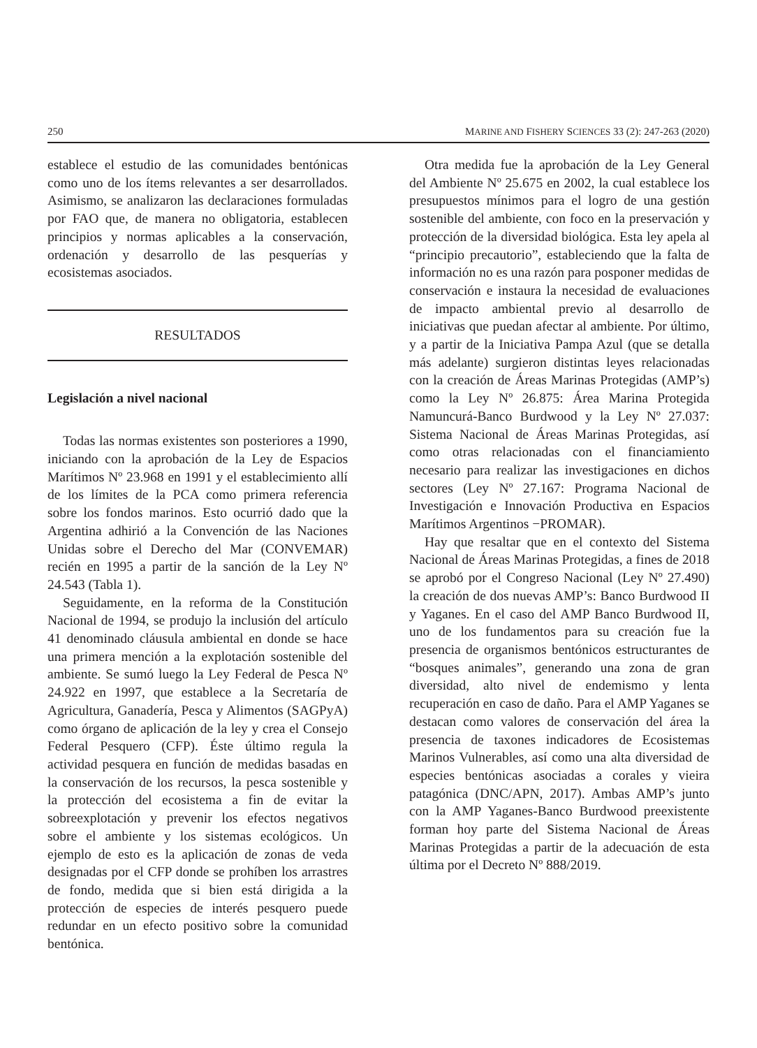250 MARINE AND FISHERY SCIENCES 33 (2): 247-263 (2020)
establece el estudio de las comunidades bentónicas como uno de los ítems relevantes a ser desarrollados. Asimismo, se analizaron las declaraciones formuladas por FAO que, de manera no obligatoria, establecen principios y normas aplicables a la conservación, ordenación y desarrollo de las pesquerías y ecosistemas asociados.
RESULTADOS
Legislación a nivel nacional
Todas las normas existentes son posteriores a 1990, iniciando con la aprobación de la Ley de Espacios Marítimos Nº 23.968 en 1991 y el establecimiento allí de los límites de la PCA como primera referencia sobre los fondos marinos. Esto ocurrió dado que la Argentina adhirió a la Convención de las Naciones Unidas sobre el Derecho del Mar (CONVEMAR) recién en 1995 a partir de la sanción de la Ley Nº 24.543 (Tabla 1).
Seguidamente, en la reforma de la Constitución Nacional de 1994, se produjo la inclusión del artículo 41 denominado cláusula ambiental en donde se hace una primera mención a la explotación sostenible del ambiente. Se sumó luego la Ley Federal de Pesca Nº 24.922 en 1997, que establece a la Secretaría de Agricultura, Ganadería, Pesca y Alimentos (SAGPyA) como órgano de aplicación de la ley y crea el Consejo Federal Pesquero (CFP). Éste último regula la actividad pesquera en función de medidas basadas en la conservación de los recursos, la pesca sostenible y la protección del ecosistema a fin de evitar la sobreexplotación y prevenir los efectos negativos sobre el ambiente y los sistemas ecológicos. Un ejemplo de esto es la aplicación de zonas de veda designadas por el CFP donde se prohíben los arrastres de fondo, medida que si bien está dirigida a la protección de especies de interés pesquero puede redundar en un efecto positivo sobre la comunidad bentónica.
Otra medida fue la aprobación de la Ley General del Ambiente Nº 25.675 en 2002, la cual establece los presupuestos mínimos para el logro de una gestión sostenible del ambiente, con foco en la preservación y protección de la diversidad biológica. Esta ley apela al “principio precautorio”, estableciendo que la falta de información no es una razón para posponer medidas de conservación e instaura la necesidad de evaluaciones de impacto ambiental previo al desarrollo de iniciativas que puedan afectar al ambiente. Por último, y a partir de la Iniciativa Pampa Azul (que se detalla más adelante) surgieron distintas leyes relacionadas con la creación de Áreas Marinas Protegidas (AMP’s) como la Ley Nº 26.875: Área Marina Protegida Namuncurá-Banco Burdwood y la Ley Nº 27.037: Sistema Nacional de Áreas Marinas Protegidas, así como otras relacionadas con el financiamiento necesario para realizar las investigaciones en dichos sectores (Ley Nº 27.167: Programa Nacional de Investigación e Innovación Productiva en Espacios Marítimos Argentinos −PROMAR).
Hay que resaltar que en el contexto del Sistema Nacional de Áreas Marinas Protegidas, a fines de 2018 se aprobó por el Congreso Nacional (Ley Nº 27.490) la creación de dos nuevas AMP’s: Banco Burdwood II y Yaganes. En el caso del AMP Banco Burdwood II, uno de los fundamentos para su creación fue la presencia de organismos bentónicos estructurantes de “bosques animales”, generando una zona de gran diversidad, alto nivel de endemismo y lenta recuperación en caso de daño. Para el AMP Yaganes se destacan como valores de conservación del área la presencia de taxones indicadores de Ecosistemas Marinos Vulnerables, así como una alta diversidad de especies bentónicas asociadas a corales y vieira patagónica (DNC/APN, 2017). Ambas AMP’s junto con la AMP Yaganes-Banco Burdwood preexistente forman hoy parte del Sistema Nacional de Áreas Marinas Protegidas a partir de la adecuación de esta última por el Decreto Nº 888/2019.